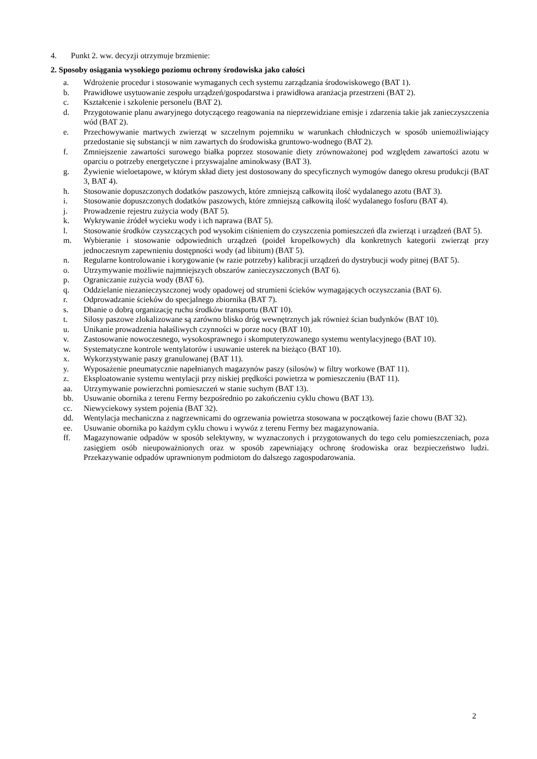4. Punkt 2. ww. decyzji otrzymuje brzmienie:
2. Sposoby osiągania wysokiego poziomu ochrony środowiska jako całości
a. Wdrożenie procedur i stosowanie wymaganych cech systemu zarządzania środowiskowego (BAT 1).
b. Prawidłowe usytuowanie zespołu urządzeń/gospodarstwa i prawidłowa aranżacja przestrzeni (BAT 2).
c. Kształcenie i szkolenie personelu (BAT 2).
d. Przygotowanie planu awaryjnego dotyczącego reagowania na nieprzewidziane emisje i zdarzenia takie jak zanieczyszczenia wód (BAT 2).
e. Przechowywanie martwych zwierząt w szczelnym pojemniku w warunkach chłodniczych w sposób uniemożliwiający przedostanie się substancji w nim zawartych do środowiska gruntowo-wodnego (BAT 2).
f. Zmniejszenie zawartości surowego białka poprzez stosowanie diety zrównoważonej pod względem zawartości azotu w oparciu o potrzeby energetyczne i przyswajalne aminokwasy (BAT 3).
g. Żywienie wieloetapowe, w którym skład diety jest dostosowany do specyficznych wymogów danego okresu produkcji (BAT 3, BAT 4).
h. Stosowanie dopuszczonych dodatków paszowych, które zmniejszą całkowitą ilość wydalanego azotu (BAT 3).
i. Stosowanie dopuszczonych dodatków paszowych, które zmniejszą całkowitą ilość wydalanego fosforu (BAT 4).
j. Prowadzenie rejestru zużycia wody (BAT 5).
k. Wykrywanie źródeł wycieku wody i ich naprawa (BAT 5).
l. Stosowanie środków czyszczących pod wysokim ciśnieniem do czyszczenia pomieszczeń dla zwierząt i urządzeń (BAT 5).
m. Wybieranie i stosowanie odpowiednich urządzeń (poideł kropelkowych) dla konkretnych kategorii zwierząt przy jednoczesnym zapewnieniu dostępności wody (ad libitum) (BAT 5).
n. Regularne kontrolowanie i korygowanie (w razie potrzeby) kalibracji urządzeń do dystrybucji wody pitnej (BAT 5).
o. Utrzymywanie możliwie najmniejszych obszarów zanieczyszczonych (BAT 6).
p. Ograniczanie zużycia wody (BAT 6).
q. Oddzielanie niezanieczyszczonej wody opadowej od strumieni ścieków wymagających oczyszczania (BAT 6).
r. Odprowadzanie ścieków do specjalnego zbiornika (BAT 7).
s. Dbanie o dobrą organizację ruchu środków transportu (BAT 10).
t. Silosy paszowe zlokalizowane są zarówno blisko dróg wewnętrznych jak również ścian budynków (BAT 10).
u. Unikanie prowadzenia hałaśliwych czynności w porze nocy (BAT 10).
v. Zastosowanie nowoczesnego, wysokosprawnego i skomputeryzowanego systemu wentylacyjnego (BAT 10).
w. Systematyczne kontrole wentylatorów i usuwanie usterek na bieżąco (BAT 10).
x. Wykorzystywanie paszy granulowanej (BAT 11).
y. Wyposażenie pneumatycznie napełnianych magazynów paszy (silosów) w filtry workowe (BAT 11).
z. Eksploatowanie systemu wentylacji przy niskiej prędkości powietrza w pomieszczeniu (BAT 11).
aa. Utrzymywanie powierzchni pomieszczeń w stanie suchym (BAT 13).
bb. Usuwanie obornika z terenu Fermy bezpośrednio po zakończeniu cyklu chowu (BAT 13).
cc. Niewyciekowy system pojenia (BAT 32).
dd. Wentylacja mechaniczna z nagrzewnicami do ogrzewania powietrza stosowana w początkowej fazie chowu (BAT 32).
ee. Usuwanie obornika po każdym cyklu chowu i wywóz z terenu Fermy bez magazynowania.
ff. Magazynowanie odpadów w sposób selektywny, w wyznaczonych i przygotowanych do tego celu pomieszczeniach, poza zasięgiem osób nieupoważnionych oraz w sposób zapewniający ochronę środowiska oraz bezpieczeństwo ludzi. Przekazywanie odpadów uprawnionym podmiotom do dalszego zagospodarowania.
2